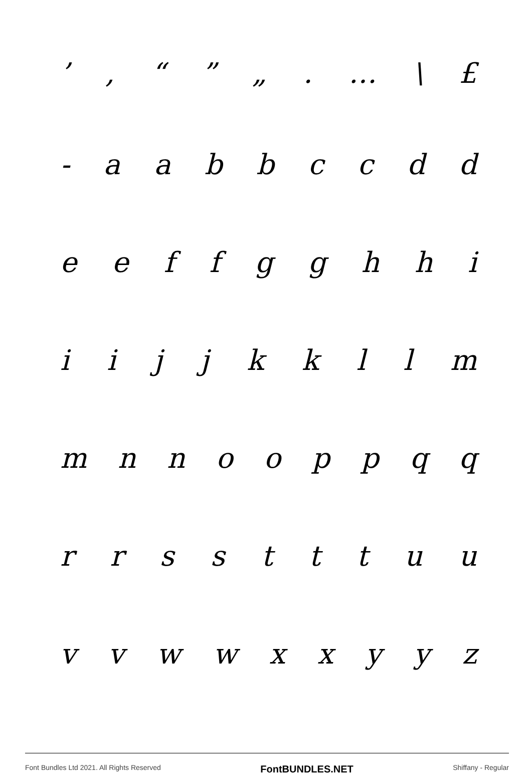’, “” „. … \ £
- aabbccdd
eeffgghhi
iijjkkllm
mnnooppqq
rrsstttuu
vvwwxxyyz
Font Bundles Ltd 2021. All Rights Reserved FontBUNDLES.NET Shiffany - Regular